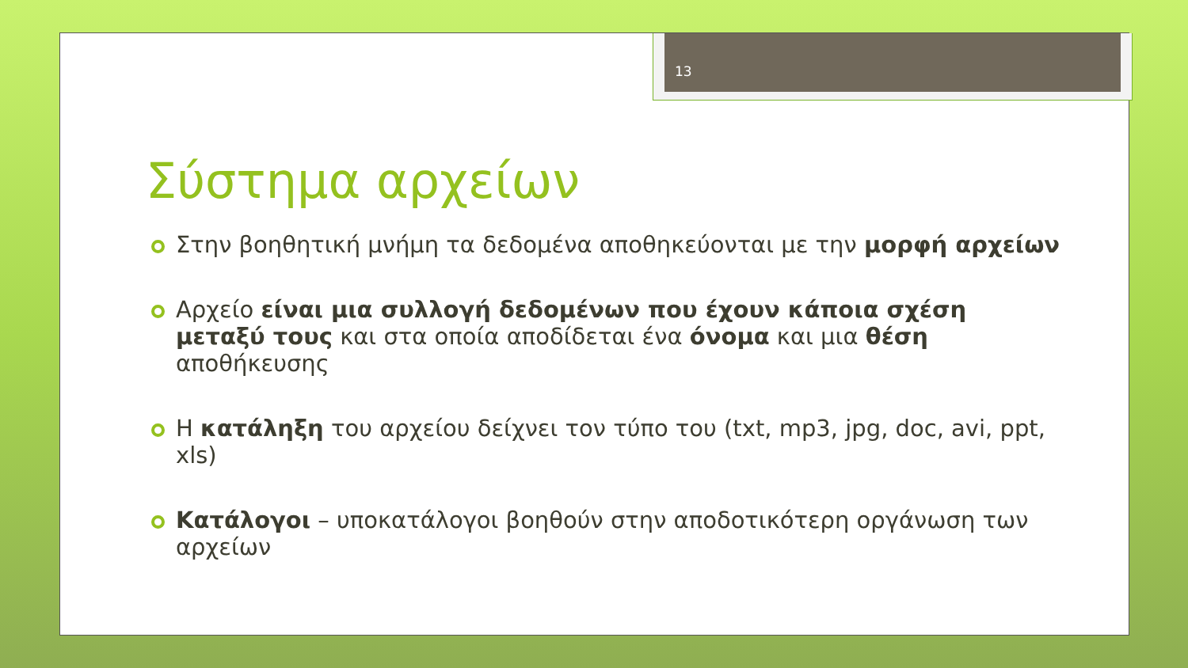13
Σύστημα αρχείων
Στην βοηθητική μνήμη τα δεδομένα αποθηκεύονται με την μορφή αρχείων
Αρχείο είναι μια συλλογή δεδομένων που έχουν κάποια σχέση μεταξύ τους και στα οποία αποδίδεται ένα όνομα και μια θέση αποθήκευσης
Η κατάληξη του αρχείου δείχνει τον τύπο του (txt, mp3, jpg, doc, avi, ppt, xls)
Κατάλογοι – υποκατάλογοι βοηθούν στην αποδοτικότερη οργάνωση των αρχείων